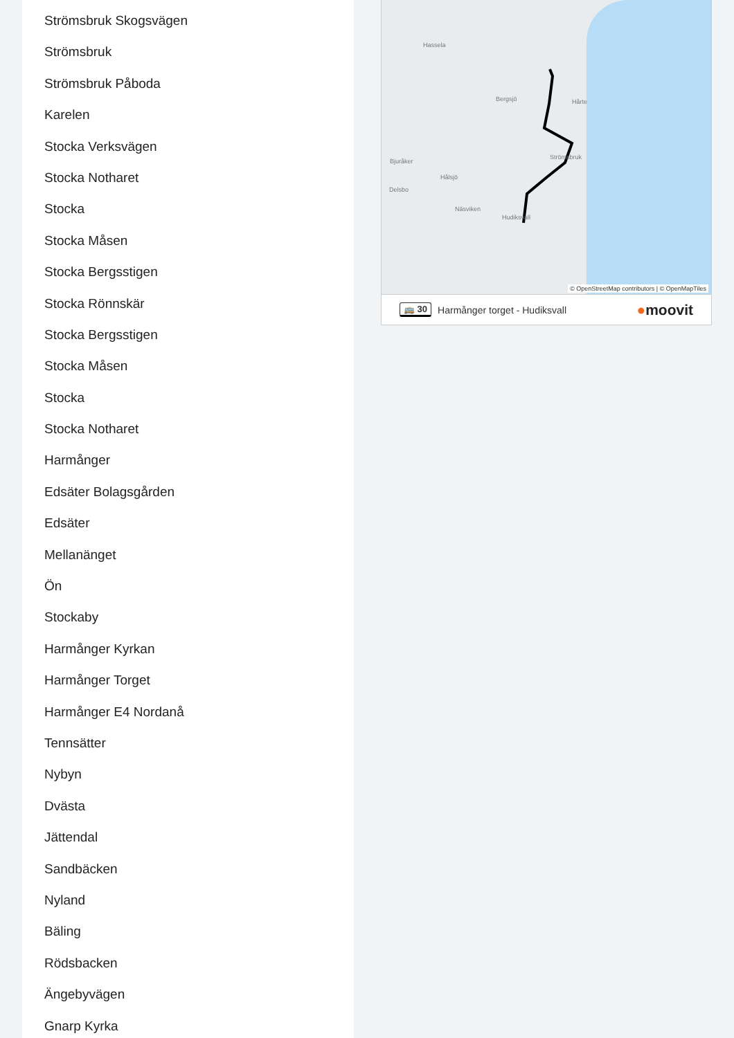Strömsbruk Skogsvägen
Strömsbruk
Strömsbruk Påboda
Karelen
Stocka Verksvägen
Stocka Notharet
Stocka
Stocka Måsen
Stocka Bergsstigen
Stocka Rönnskär
Stocka Bergsstigen
Stocka Måsen
Stocka
Stocka Notharet
Harmånger
Edsäter Bolagsgården
Edsäter
Mellanänget
Ön
Stockaby
Harmånger Kyrkan
Harmånger Torget
Harmånger E4 Nordanå
Tennsätter
Nybyn
Dvästa
Jättendal
Sandbäcken
Nyland
Bäling
Rödsbacken
Ängebyvägen
Gnarp Kyrka
Hassela
Bergsjö Hårte
Bjuråker
Hålsjö
Delsbo
Näsviken
Hudiksvall
Strömsbruk
© OpenStreetMap contributors | © OpenMapTiles
🚌 30 Harmånger torget - Hudiksvall ●moovit